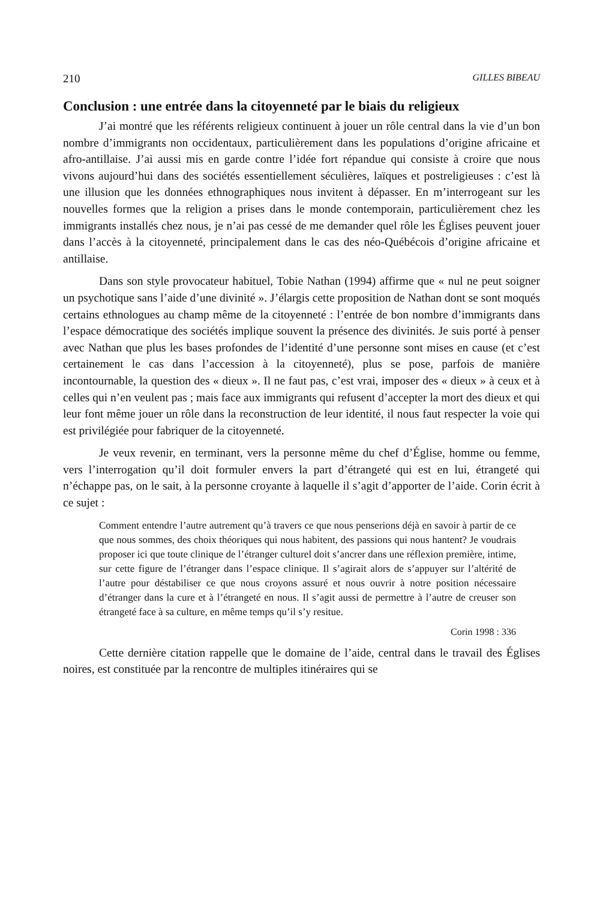210 GILLES BIBEAU
Conclusion : une entrée dans la citoyenneté par le biais du religieux
J’ai montré que les référents religieux continuent à jouer un rôle central dans la vie d’un bon nombre d’immigrants non occidentaux, particulièrement dans les populations d’origine africaine et afro-antillaise. J’ai aussi mis en garde contre l’idée fort répandue qui consiste à croire que nous vivons aujourd’hui dans des sociétés essentiellement séculières, laïques et postreligieuses : c’est là une illusion que les données ethnographiques nous invitent à dépasser. En m’interrogeant sur les nouvelles formes que la religion a prises dans le monde contemporain, particulièrement chez les immigrants installés chez nous, je n’ai pas cessé de me demander quel rôle les Églises peuvent jouer dans l’accès à la citoyenneté, principalement dans le cas des néo-Québécois d’origine africaine et antillaise.
Dans son style provocateur habituel, Tobie Nathan (1994) affirme que « nul ne peut soigner un psychotique sans l’aide d’une divinité ». J’élargis cette proposition de Nathan dont se sont moqués certains ethnologues au champ même de la citoyenneté : l’entrée de bon nombre d’immigrants dans l’espace démocratique des sociétés implique souvent la présence des divinités. Je suis porté à penser avec Nathan que plus les bases profondes de l’identité d’une personne sont mises en cause (et c’est certainement le cas dans l’accession à la citoyenneté), plus se pose, parfois de manière incontournable, la question des « dieux ». Il ne faut pas, c’est vrai, imposer des « dieux » à ceux et à celles qui n’en veulent pas ; mais face aux immigrants qui refusent d’accepter la mort des dieux et qui leur font même jouer un rôle dans la reconstruction de leur identité, il nous faut respecter la voie qui est privilégiée pour fabriquer de la citoyenneté.
Je veux revenir, en terminant, vers la personne même du chef d’Église, homme ou femme, vers l’interrogation qu’il doit formuler envers la part d’étrangeté qui est en lui, étrangeté qui n’échappe pas, on le sait, à la personne croyante à laquelle il s’agit d’apporter de l’aide. Corin écrit à ce sujet :
Comment entendre l’autre autrement qu’à travers ce que nous penserions déjà en savoir à partir de ce que nous sommes, des choix théoriques qui nous habitent, des passions qui nous hantent? Je voudrais proposer ici que toute clinique de l’étranger culturel doit s’ancrer dans une réflexion première, intime, sur cette figure de l’étranger dans l’espace clinique. Il s’agirait alors de s’appuyer sur l’altérité de l’autre pour déstabiliser ce que nous croyons assuré et nous ouvrir à notre position nécessaire d’étranger dans la cure et à l’étrangeté en nous. Il s’agit aussi de permettre à l’autre de creuser son étrangeté face à sa culture, en même temps qu’il s’y resitue.
Corin 1998 : 336
Cette dernière citation rappelle que le domaine de l’aide, central dans le travail des Églises noires, est constituée par la rencontre de multiples itinéraires qui se